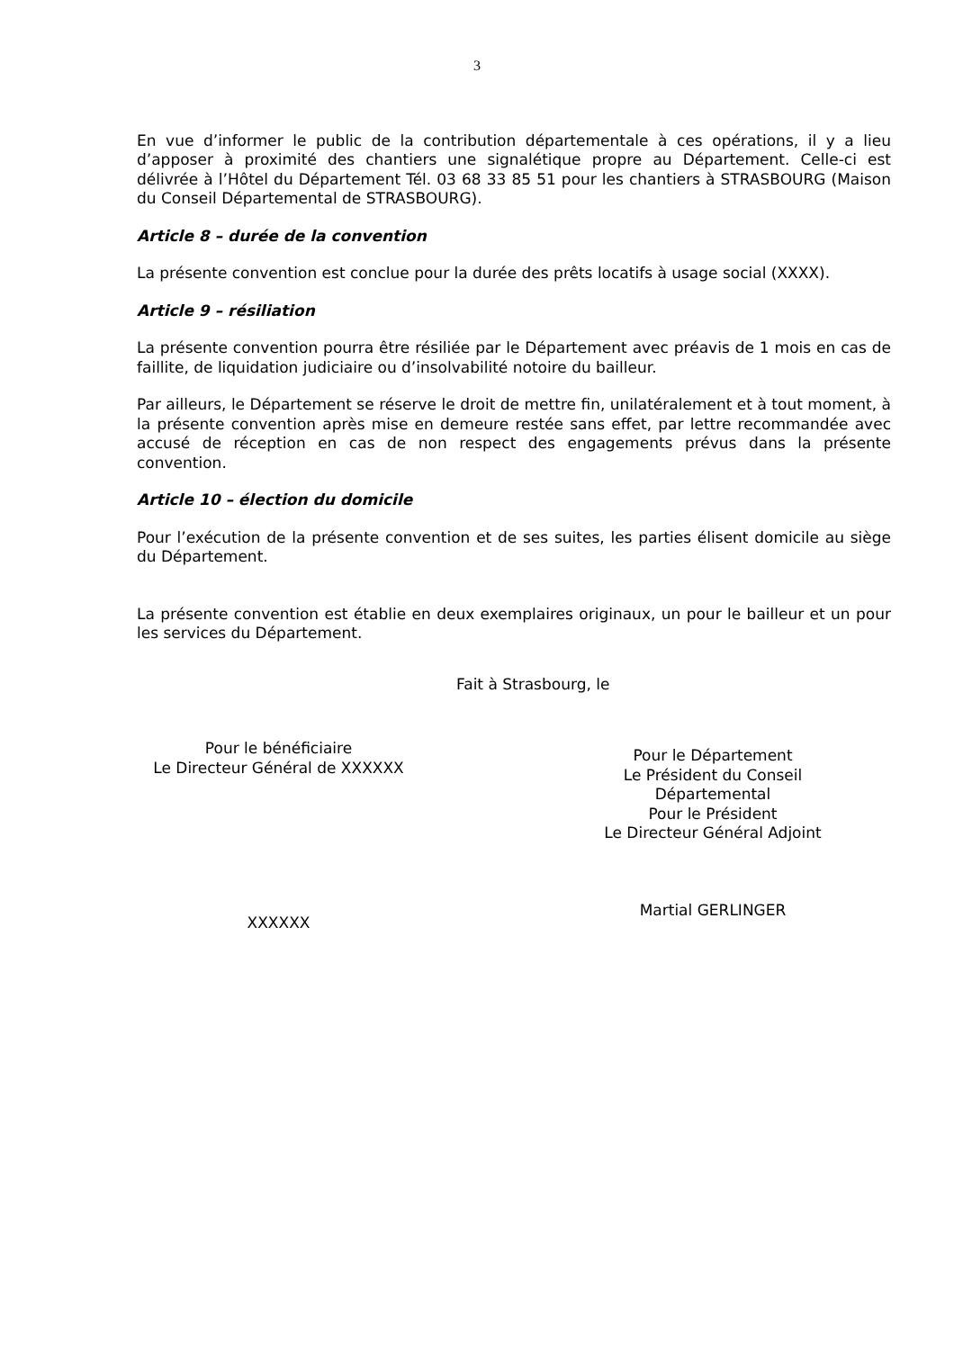3
En vue d’informer le public de la contribution départementale à ces opérations, il y a lieu d’apposer à proximité des chantiers une signalétique propre au Département. Celle-ci est délivrée à l’Hôtel du Département Tél. 03 68 33 85 51 pour les chantiers à STRASBOURG (Maison du Conseil Départemental de STRASBOURG).
Article 8 – durée de la convention
La présente convention est conclue pour la durée des prêts locatifs à usage social (XXXX).
Article 9 – résiliation
La présente convention pourra être résiliée par le Département avec préavis de 1 mois en cas de faillite, de liquidation judiciaire ou d’insolvabilité notoire du bailleur.
Par ailleurs, le Département se réserve le droit de mettre fin, unilatéralement et à tout moment, à la présente convention après mise en demeure restée sans effet, par lettre recommandée avec accusé de réception en cas de non respect des engagements prévus dans la présente convention.
Article 10 – élection du domicile
Pour l’exécution de la présente convention et de ses suites, les parties élisent domicile au siège du Département.
La présente convention est établie en deux exemplaires originaux, un pour le bailleur et un pour les services du Département.
Fait à Strasbourg, le
Pour le bénéficiaire
Le Directeur Général de XXXXXX
XXXXXX
Pour le Département
Le Président du Conseil
Départemental
Pour le Président
Le Directeur Général Adjoint
Martial GERLINGER